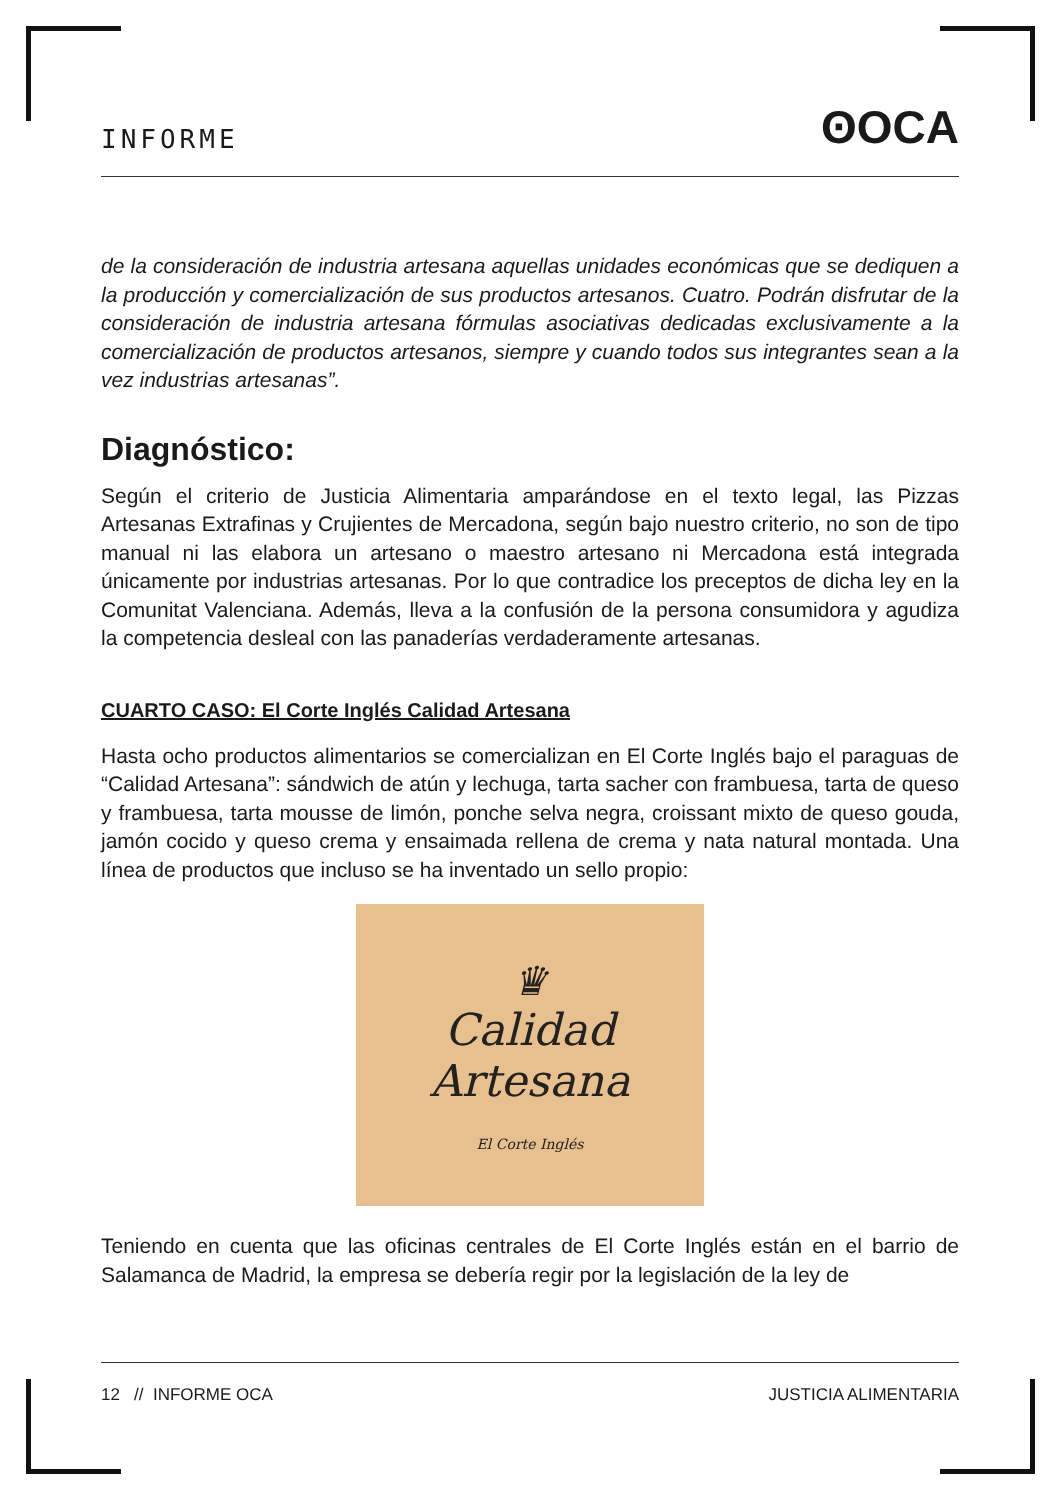INFORME ʘOCA
de la consideración de industria artesana aquellas unidades económicas que se dediquen a la producción y comercialización de sus productos artesanos. Cuatro. Podrán disfrutar de la consideración de industria artesana fórmulas asociativas dedicadas exclusivamente a la comercialización de productos artesanos, siempre y cuando todos sus integrantes sean a la vez industrias artesanas”.
Diagnóstico:
Según el criterio de Justicia Alimentaria amparándose en el texto legal, las Pizzas Artesanas Extrafinas y Crujientes de Mercadona, según bajo nuestro criterio, no son de tipo manual ni las elabora un artesano o maestro artesano ni Mercadona está integrada únicamente por industrias artesanas. Por lo que contradice los preceptos de dicha ley en la Comunitat Valenciana. Además, lleva a la confusión de la persona consumidora y agudiza la competencia desleal con las panaderías verdaderamente artesanas.
CUARTO CASO: El Corte Inglés Calidad Artesana
Hasta ocho productos alimentarios se comercializan en El Corte Inglés bajo el paraguas de “Calidad Artesana”: sándwich de atún y lechuga, tarta sacher con frambuesa, tarta de queso y frambuesa, tarta mousse de limón, ponche selva negra, croissant mixto de queso gouda, jamón cocido y queso crema y ensaimada rellena de crema y nata natural montada. Una línea de productos que incluso se ha inventado un sello propio:
♛
Calidad
Artesana
El Corte Inglés
Teniendo en cuenta que las oficinas centrales de El Corte Inglés están en el barrio de Salamanca de Madrid, la empresa se debería regir por la legislación de la ley de
12 // INFORME OCA JUSTICIA ALIMENTARIA